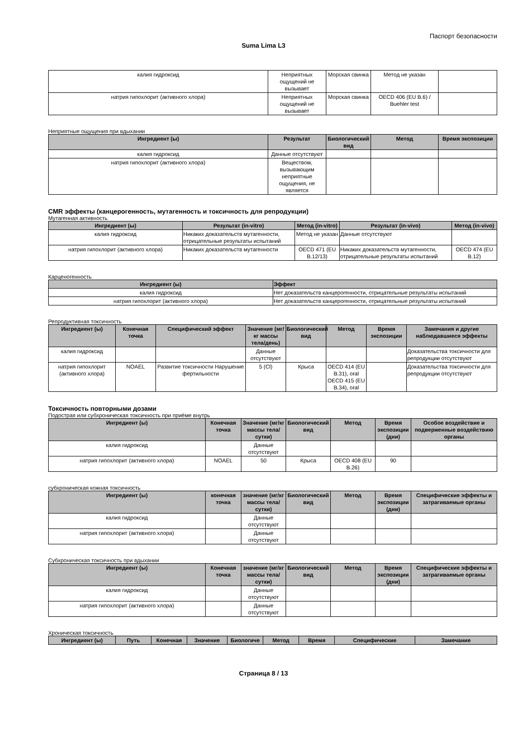Паспорт безопасности
Suma Lima L3
| калия гидроксид | Неприятных ощущений не вызывает | Морская свинка | Метод не указан | |
| натрия гипохлорит (активного хлора) | Неприятных ощущений не вызывает | Морская свинка | OECD 406 (EU B.6) / Buehler test | |
Неприятные ощущения при вдыхании
| Ингредиент (ы) | Результат | Биологический вид | Метод | Время экспозиции |
| --- | --- | --- | --- | --- |
| калия гидроксид | Данные отсутствуют | | | |
| натрия гипохлорит (активного хлора) | Веществом, вызывающим неприятные ощущения, не является | | | |
CMR эффекты (канцерогенность, мутагенность и токсичность для репродукции)
Мутагенная активность
| Ингредиент (ы) | Результат (in-vitro) | Метод (in-vitro) | Результат (in-vivo) | Метод (in-vivo) |
| --- | --- | --- | --- | --- |
| калия гидроксид | Никаких доказательств мутагенности, отрицательные результаты испытаний | Метод не указан | Данные отсутствуют | |
| натрия гипохлорит (активного хлора) | Никаких доказательств мутагенности | OECD 471 (EU B.12/13) | Никаких доказательств мутагенности, отрицательные результаты испытаний | OECD 474 (EU B.12) |
Карценогенность
| Ингредиент (ы) | Эффект |
| --- | --- |
| калия гидроксид | Нет доказательств канцерогенности, отрицательные результаты испытаний |
| натрия гипохлорит (активного хлора) | Нет доказательств канцерогенности, отрицательные результаты испытаний |
Репродуктивная токсичность
| Ингредиент (ы) | Конечная точка | Специфический эффект | Значение (мг/кг массы тела/день) | Биологический вид | Метод | Время экспозиции | Замечания и другие наблюдавшиеся эффекты |
| --- | --- | --- | --- | --- | --- | --- | --- |
| калия гидроксид | | | Данные отсутствуют | | | | Доказательства токсичности для репродукции отсутствуют |
| натрия гипохлорит (активного хлора) | NOAEL | Развитие токсичности Нарушение фертильности | 5 (Cl) | Крыса | OECD 414 (EU B.31), oral OECD 415 (EU B.34), oral | | Доказательства токсичности для репродукции отсутствуют |
Токсичность повторными дозами
Подострая или субхроническая токсичность при приёме внутрь
| Ингредиент (ы) | Конечная точка | Значение (мг/кг массы тела/сутки) | Биологический вид | Метод | Время экспозиции (дни) | Особое воздействие и подверженные воздействию органы |
| --- | --- | --- | --- | --- | --- | --- |
| калия гидроксид | | Данные отсутствуют | | | | |
| натрия гипохлорит (активного хлора) | NOAEL | 50 | Крыса | OECD 408 (EU B.26) | 90 | |
субхроническая кожная токсичность
| Ингредиент (ы) | конечная точка | значение (мг/кг массы тела/сутки) | Биологический вид | Метод | Время экспозиции (дни) | Специфические эффекты и затрагиваемые органы |
| --- | --- | --- | --- | --- | --- | --- |
| калия гидроксид | | Данные отсутствуют | | | | |
| натрия гипохлорит (активного хлора) | | Данные отсутствуют | | | | |
Субхроническая токсичность при вдыхании
| Ингредиент (ы) | Конечная точка | значение (мг/кг массы тела/сутки) | Биологический вид | Метод | Время экспозиции (дни) | Специфические эффекты и затрагиваемые органы |
| --- | --- | --- | --- | --- | --- | --- |
| калия гидроксид | | Данные отсутствуют | | | | |
| натрия гипохлорит (активного хлора) | | Данные отсутствуют | | | | |
Хроническая токсичность
| Ингредиент (ы) | Путь | Конечная | Значение | Биологиче | Метод | Время | Специфические | Замечание |
| --- | --- | --- | --- | --- | --- | --- | --- | --- |
Страница 8 / 13